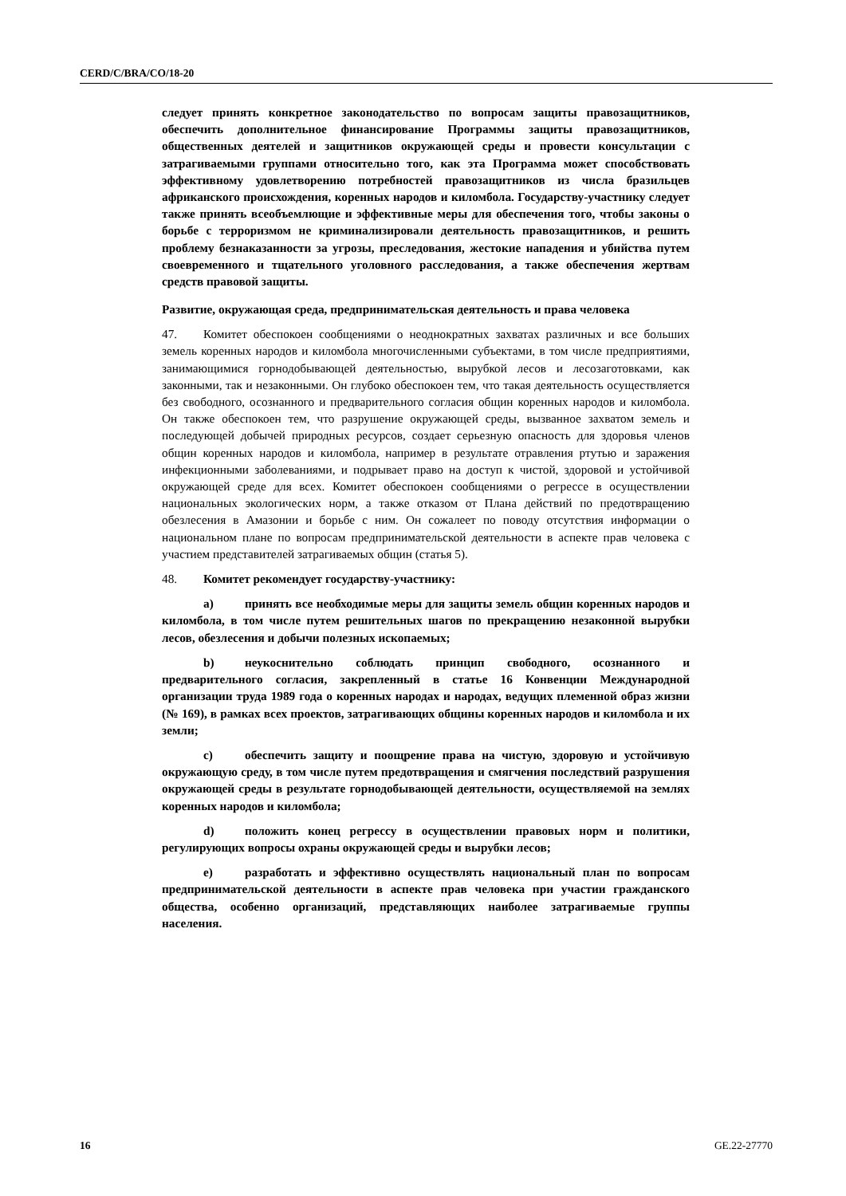CERD/C/BRA/CO/18-20
следует принять конкретное законодательство по вопросам защиты правозащитников, обеспечить дополнительное финансирование Программы защиты правозащитников, общественных деятелей и защитников окружающей среды и провести консультации с затрагиваемыми группами относительно того, как эта Программа может способствовать эффективному удовлетворению потребностей правозащитников из числа бразильцев африканского происхождения, коренных народов и киломбола. Государству-участнику следует также принять всеобъемлющие и эффективные меры для обеспечения того, чтобы законы о борьбе с терроризмом не криминализировали деятельность правозащитников, и решить проблему безнаказанности за угрозы, преследования, жестокие нападения и убийства путем своевременного и тщательного уголовного расследования, а также обеспечения жертвам средств правовой защиты.
Развитие, окружающая среда, предпринимательская деятельность и права человека
47. Комитет обеспокоен сообщениями о неоднократных захватах различных и все больших земель коренных народов и киломбола многочисленными субъектами, в том числе предприятиями, занимающимися горнодобывающей деятельностью, вырубкой лесов и лесозаготовками, как законными, так и незаконными. Он глубоко обеспокоен тем, что такая деятельность осуществляется без свободного, осознанного и предварительного согласия общин коренных народов и киломбола. Он также обеспокоен тем, что разрушение окружающей среды, вызванное захватом земель и последующей добычей природных ресурсов, создает серьезную опасность для здоровья членов общин коренных народов и киломбола, например в результате отравления ртутью и заражения инфекционными заболеваниями, и подрывает право на доступ к чистой, здоровой и устойчивой окружающей среде для всех. Комитет обеспокоен сообщениями о регрессе в осуществлении национальных экологических норм, а также отказом от Плана действий по предотвращению обезлесения в Амазонии и борьбе с ним. Он сожалеет по поводу отсутствия информации о национальном плане по вопросам предпринимательской деятельности в аспекте прав человека с участием представителей затрагиваемых общин (статья 5).
48. Комитет рекомендует государству-участнику:
a) принять все необходимые меры для защиты земель общин коренных народов и киломбола, в том числе путем решительных шагов по прекращению незаконной вырубки лесов, обезлесения и добычи полезных ископаемых;
b) неукоснительно соблюдать принцип свободного, осознанного и предварительного согласия, закрепленный в статье 16 Конвенции Международной организации труда 1989 года о коренных народах и народах, ведущих племенной образ жизни (№ 169), в рамках всех проектов, затрагивающих общины коренных народов и киломбола и их земли;
c) обеспечить защиту и поощрение права на чистую, здоровую и устойчивую окружающую среду, в том числе путем предотвращения и смягчения последствий разрушения окружающей среды в результате горнодобывающей деятельности, осуществляемой на землях коренных народов и киломбола;
d) положить конец регрессу в осуществлении правовых норм и политики, регулирующих вопросы охраны окружающей среды и вырубки лесов;
e) разработать и эффективно осуществлять национальный план по вопросам предпринимательской деятельности в аспекте прав человека при участии гражданского общества, особенно организаций, представляющих наиболее затрагиваемые группы населения.
16 GE.22-27770